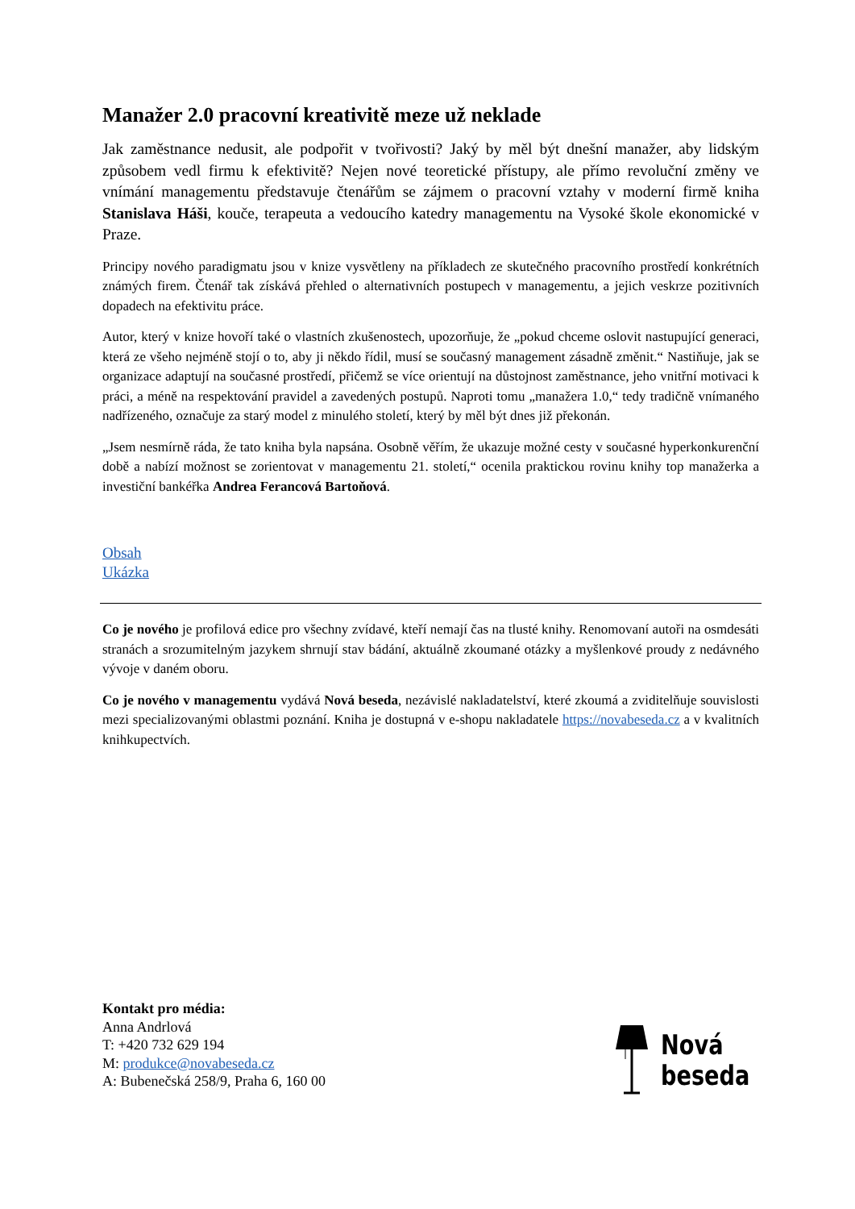Manažer 2.0 pracovní kreativitě meze už neklade
Jak zaměstnance nedusit, ale podpořit v tvořivosti? Jaký by měl být dnešní manažer, aby lidským způsobem vedl firmu k efektivitě? Nejen nové teoretické přístupy, ale přímo revoluční změny ve vnímání managementu představuje čtenářům se zájmem o pracovní vztahy v moderní firmě kniha Stanislava Háši, kouče, terapeuta a vedoucího katedry managementu na Vysoké škole ekonomické v Praze.
Principy nového paradigmatu jsou v knize vysvětleny na příkladech ze skutečného pracovního prostředí konkrétních známých firem. Čtenář tak získává přehled o alternativních postupech v managementu, a jejich veskrze pozitivních dopadech na efektivitu práce.
Autor, který v knize hovoří také o vlastních zkušenostech, upozorňuje, že „pokud chceme oslovit nastupující generaci, která ze všeho nejméně stojí o to, aby ji někdo řídil, musí se současný management zásadně změnit.“ Nastiňuje, jak se organizace adaptují na současné prostředí, přičemž se více orientují na důstojnost zaměstnance, jeho vnitřní motivaci k práci, a méně na respektování pravidel a zavedených postupů. Naproti tomu „manažera 1.0,“ tedy tradičně vnímaného nadřízeného, označuje za starý model z minulého století, který by měl být dnes již překonán.
„Jsem nesmírně ráda, že tato kniha byla napsána. Osobně věřím, že ukazuje možné cesty v současné hyperkonkurenční době a nabízí možnost se zorientovat v managementu 21. století,“ ocenila praktickou rovinu knihy top manažerka a investiční bankéřka Andrea Ferancová Bartoňová.
Obsah
Ukázka
Co je nového je profilová edice pro všechny zvídavé, kteří nemají čas na tlusté knihy. Renomovaní autoři na osmdesáti stranách a srozumitelným jazykem shrnují stav bádání, aktuálně zkoumané otázky a myšlenkové proudy z nedávného vývoje v daném oboru.
Co je nového v managementu vydává Nová beseda, nezávislé nakladatelství, které zkoumá a zviditelňuje souvislosti mezi specializovanými oblastmi poznání. Kniha je dostupná v e-shopu nakladatele https://novabeseda.cz a v kvalitních knihkupectvích.
Kontakt pro média:
Anna Andrlová
T: +420 732 629 194
M: produkce@novabeseda.cz
A: Bubenečská 258/9, Praha 6, 160 00
Nová
beseda